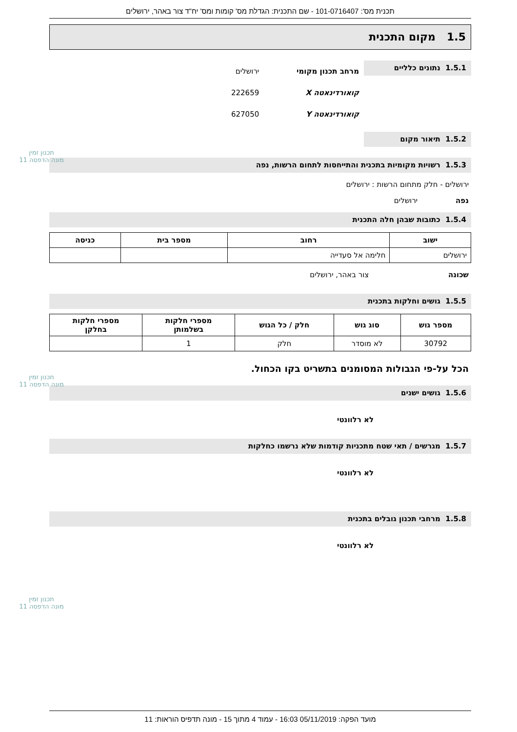תכנית מס': 101-0716407 - שם התכנית: הגדלת מס' קומות ומס' יח"ד צור באהר, ירושלים
1.5 מקום התכנית
1.5.1 נתונים כלליים
מרחב תכנון מקומי ירושלים
קואורדינאטה X 222659
קואורדינאטה Y 627050
1.5.2 תיאור מקום
1.5.3 רשויות מקומיות בתכנית והתייחסות לתחום הרשות, נפה
ירושלים - חלק מתחום הרשות : ירושלים
נפה ירושלים
1.5.4 כתובות שבהן חלה התכנית
| ישוב | רחוב | מספר בית | כניסה |
| --- | --- | --- | --- |
| ירושלים | חלימה אל סעדייה | | |
שכונה צור באהר, ירושלים
1.5.5 גושים וחלקות בתכנית
| מספר גוש | סוג גוש | חלק / כל הגוש | מספרי חלקות בשלמותן | מספרי חלקות בחלקן |
| --- | --- | --- | --- | --- |
| 30792 | לא מוסדר | חלק | 1 | |
הכל על-פי הגבולות המסומנים בתשריט בקו הכחול.
1.5.6 גושים ישנים
לא רלוונטי
1.5.7 מגרשים / תאי שטח מתכניות קודמות שלא נרשמו כחלקות
לא רלוונטי
1.5.8 מרחבי תכנון גובלים בתכנית
לא רלוונטי
תכנון זמין
מונה הדפסה 11
תכנון זמין
מונה הדפסה 11
תכנון זמין
מונה הדפסה 11
מועד הפקה: 05/11/2019 16:03 - עמוד 4 מתוך 15 - מונה תדפיס הוראות: 11